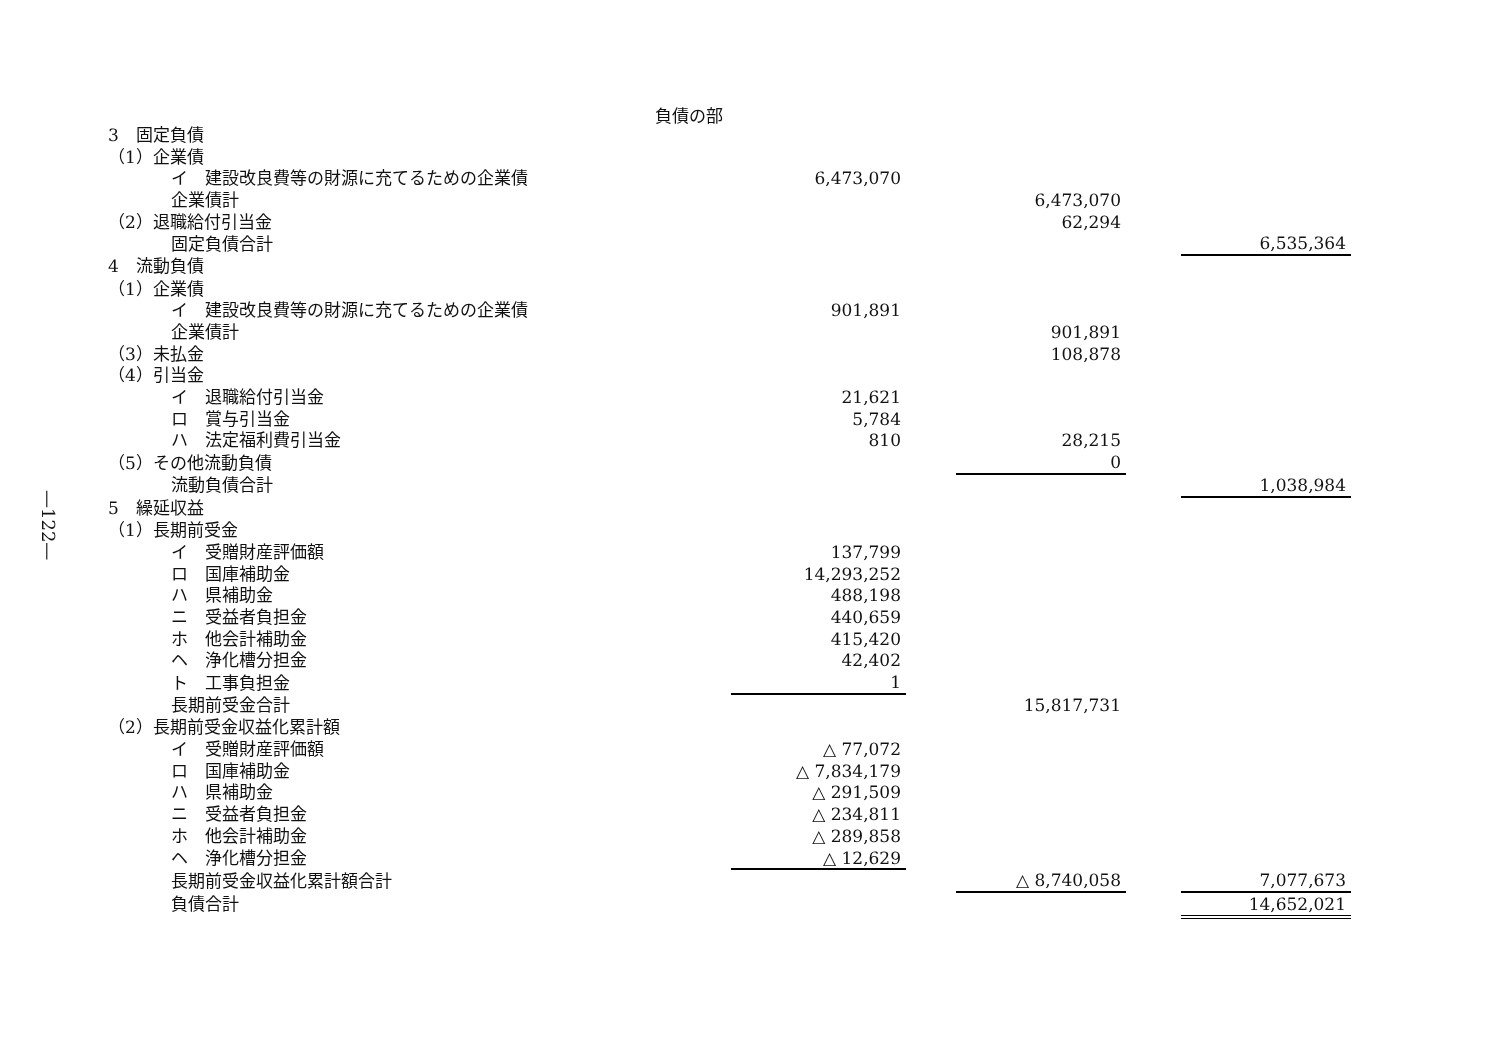—122—
負債の部
| 3 固定負債 | | | | | |
| （1）企業債 | | | | | |
| イ 建設改良費等の財源に充てるための企業債 | 6,473,070 | | | | |
| 企業債計 | | | 6,473,070 | | |
| （2）退職給付引当金 | | | 62,294 | | |
| 固定負債合計 | | | | | 6,535,364 |
| 4 流動負債 | | | | | |
| （1）企業債 | | | | | |
| イ 建設改良費等の財源に充てるための企業債 | 901,891 | | | | |
| 企業債計 | | | 901,891 | | |
| （3）未払金 | | | 108,878 | | |
| （4）引当金 | | | | | |
| イ 退職給付引当金 | 21,621 | | | | |
| ロ 賞与引当金 | 5,784 | | | | |
| ハ 法定福利費引当金 | 810 | | 28,215 | | |
| （5）その他流動負債 | | | 0 | | |
| 流動負債合計 | | | | | 1,038,984 |
| 5 繰延収益 | | | | | |
| （1）長期前受金 | | | | | |
| イ 受贈財産評価額 | 137,799 | | | | |
| ロ 国庫補助金 | 14,293,252 | | | | |
| ハ 県補助金 | 488,198 | | | | |
| ニ 受益者負担金 | 440,659 | | | | |
| ホ 他会計補助金 | 415,420 | | | | |
| ヘ 浄化槽分担金 | 42,402 | | | | |
| ト 工事負担金 | 1 | | | | |
| 長期前受金合計 | | | 15,817,731 | | |
| （2）長期前受金収益化累計額 | | | | | |
| イ 受贈財産評価額 | △ 77,072 | | | | |
| ロ 国庫補助金 | △ 7,834,179 | | | | |
| ハ 県補助金 | △ 291,509 | | | | |
| ニ 受益者負担金 | △ 234,811 | | | | |
| ホ 他会計補助金 | △ 289,858 | | | | |
| ヘ 浄化槽分担金 | △ 12,629 | | | | |
| 長期前受金収益化累計額合計 | | | △ 8,740,058 | | 7,077,673 |
| 負債合計 | | | | | 14,652,021 |